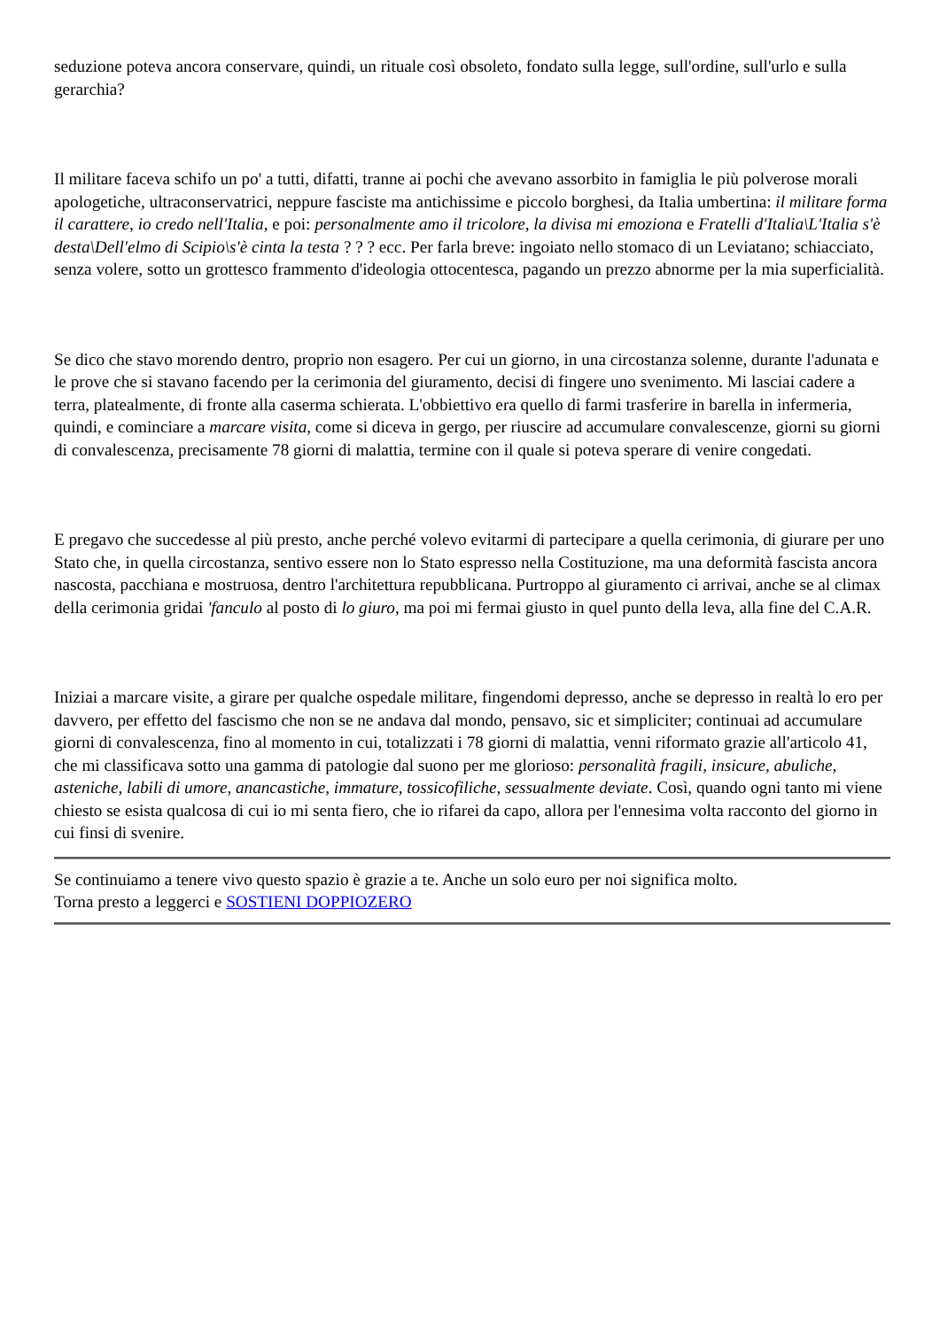seduzione poteva ancora conservare, quindi, un rituale così obsoleto, fondato sulla legge, sull'ordine, sull'urlo e sulla gerarchia?
Il militare faceva schifo un po' a tutti, difatti, tranne ai pochi che avevano assorbito in famiglia le più polverose morali apologetiche, ultraconservatrici, neppure fasciste ma antichissime e piccolo borghesi, da Italia umbertina: il militare forma il carattere, io credo nell'Italia, e poi: personalmente amo il tricolore, la divisa mi emoziona e Fratelli d'Italia\L'Italia s'è desta\Dell'elmo di Scipio\s'è cinta la testa ? ? ? ecc. Per farla breve: ingoiato nello stomaco di un Leviatano; schiacciato, senza volere, sotto un grottesco frammento d'ideologia ottocentesca, pagando un prezzo abnorme per la mia superficialità.
Se dico che stavo morendo dentro, proprio non esagero. Per cui un giorno, in una circostanza solenne, durante l'adunata e le prove che si stavano facendo per la cerimonia del giuramento, decisi di fingere uno svenimento. Mi lasciai cadere a terra, platealmente, di fronte alla caserma schierata. L'obbiettivo era quello di farmi trasferire in barella in infermeria, quindi, e cominciare a marcare visita, come si diceva in gergo, per riuscire ad accumulare convalescenze, giorni su giorni di convalescenza, precisamente 78 giorni di malattia, termine con il quale si poteva sperare di venire congedati.
E pregavo che succedesse al più presto, anche perché volevo evitarmi di partecipare a quella cerimonia, di giurare per uno Stato che, in quella circostanza, sentivo essere non lo Stato espresso nella Costituzione, ma una deformità fascista ancora nascosta, pacchiana e mostruosa, dentro l'architettura repubblicana. Purtroppo al giuramento ci arrivai, anche se al climax della cerimonia gridai 'fanculo al posto di lo giuro, ma poi mi fermai giusto in quel punto della leva, alla fine del C.A.R.
Iniziai a marcare visite, a girare per qualche ospedale militare, fingendomi depresso, anche se depresso in realtà lo ero per davvero, per effetto del fascismo che non se ne andava dal mondo, pensavo, sic et simpliciter; continuai ad accumulare giorni di convalescenza, fino al momento in cui, totalizzati i 78 giorni di malattia, venni riformato grazie all'articolo 41, che mi classificava sotto una gamma di patologie dal suono per me glorioso: personalità fragili, insicure, abuliche, asteniche, labili di umore, anancastiche, immature, tossicofiliche, sessualmente deviate. Così, quando ogni tanto mi viene chiesto se esista qualcosa di cui io mi senta fiero, che io rifarei da capo, allora per l'ennesima volta racconto del giorno in cui finsi di svenire.
Se continuiamo a tenere vivo questo spazio è grazie a te. Anche un solo euro per noi significa molto.
Torna presto a leggerci e SOSTIENI DOPPIOZERO